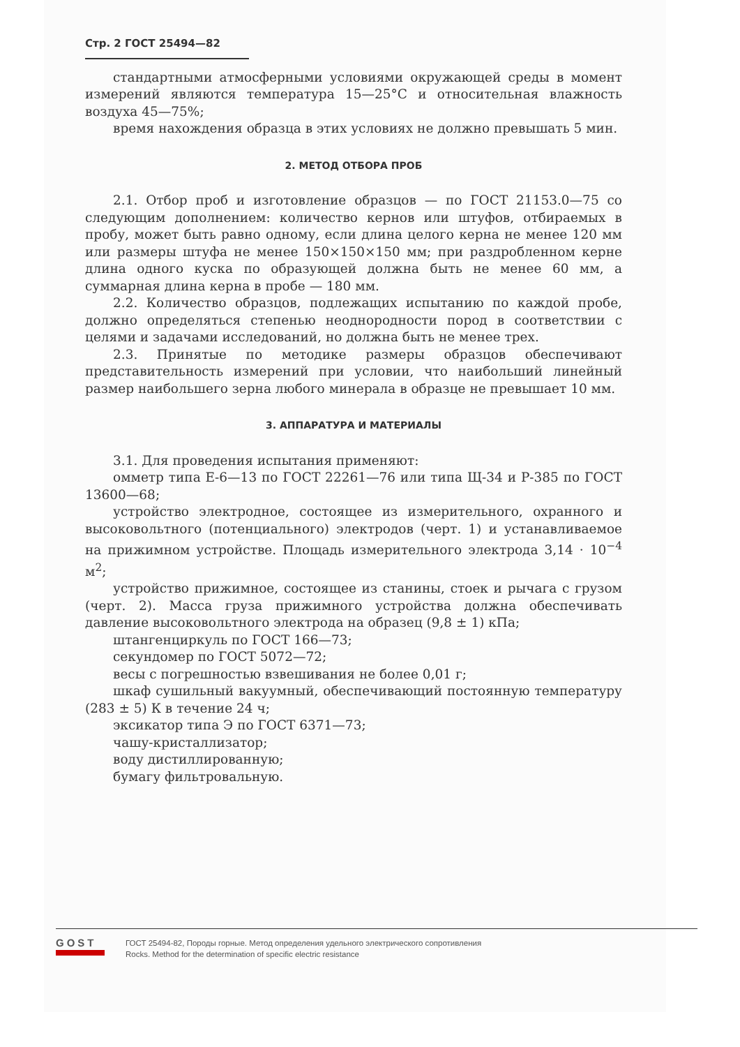Стр. 2 ГОСТ 25494—82
стандартными атмосферными условиями окружающей среды в момент измерений являются температура 15—25°С и относительная влажность воздуха 45—75%;
время нахождения образца в этих условиях не должно превышать 5 мин.
2. МЕТОД ОТБОРА ПРОБ
2.1. Отбор проб и изготовление образцов — по ГОСТ 21153.0—75 со следующим дополнением: количество кернов или штуфов, отбираемых в пробу, может быть равно одному, если длина целого керна не менее 120 мм или размеры штуфа не менее 150×150×150 мм; при раздробленном керне длина одного куска по образующей должна быть не менее 60 мм, а суммарная длина керна в пробе — 180 мм.
2.2. Количество образцов, подлежащих испытанию по каждой пробе, должно определяться степенью неоднородности пород в соответствии с целями и задачами исследований, но должна быть не менее трех.
2.3. Принятые по методике размеры образцов обеспечивают представительность измерений при условии, что наибольший линейный размер наибольшего зерна любого минерала в образце не превышает 10 мм.
3. АППАРАТУРА И МАТЕРИАЛЫ
3.1. Для проведения испытания применяют:
омметр типа Е-6—13 по ГОСТ 22261—76 или типа Щ-34 и Р-385 по ГОСТ 13600—68;
устройство электродное, состоящее из измерительного, охранного и высоковольтного (потенциального) электродов (черт. 1) и устанавливаемое на прижимном устройстве. Площадь измерительного электрода 3,14 · 10<sup>−4</sup> м<sup>2</sup>;
устройство прижимное, состоящее из станины, стоек и рычага с грузом (черт. 2). Масса груза прижимного устройства должна обеспечивать давление высоковольтного электрода на образец (9,8 ± 1) кПа;
штангенциркуль по ГОСТ 166—73;
секундомер по ГОСТ 5072—72;
весы с погрешностью взвешивания не более 0,01 г;
шкаф сушильный вакуумный, обеспечивающий постоянную температуру (283 ± 5) К в течение 24 ч;
эксикатор типа Э по ГОСТ 6371—73;
чашу-кристаллизатор;
воду дистиллированную;
бумагу фильтровальную.
GOST
ГОСТ 25494-82, Породы горные. Метод определения удельного электрического сопротивления
Rocks. Method for the determination of specific electric resistance